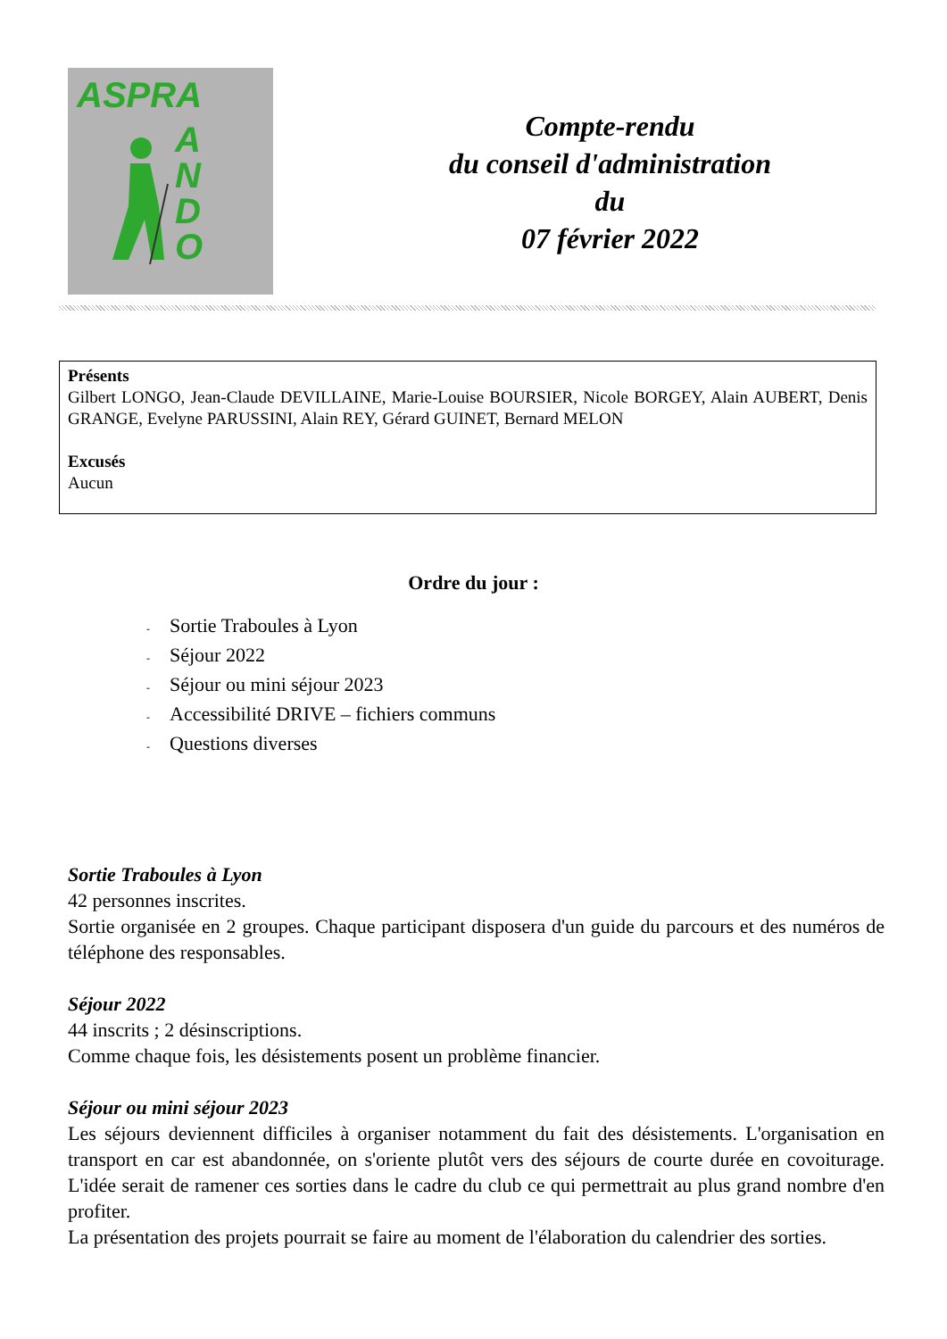ASPRA
A
N
D
O
Compte-rendu
du conseil d'administration
du
07 février 2022
Présents
Gilbert LONGO, Jean-Claude DEVILLAINE, Marie-Louise BOURSIER, Nicole BORGEY, Alain AUBERT, Denis GRANGE, Evelyne PARUSSINI, Alain REY, Gérard GUINET, Bernard MELON
Excusés
Aucun
Ordre du jour :
- Sortie Traboules à Lyon
- Séjour 2022
- Séjour ou mini séjour 2023
- Accessibilité DRIVE – fichiers communs
- Questions diverses
Sortie Traboules à Lyon
42 personnes inscrites.
Sortie organisée en 2 groupes. Chaque participant disposera d'un guide du parcours et des numéros de téléphone des responsables.
Séjour 2022
44 inscrits ; 2 désinscriptions.
Comme chaque fois, les désistements posent un problème financier.
Séjour ou mini séjour 2023
Les séjours deviennent difficiles à organiser notamment du fait des désistements. L'organisation en transport en car est abandonnée, on s'oriente plutôt vers des séjours de courte durée en covoiturage. L'idée serait de ramener ces sorties dans le cadre du club ce qui permettrait au plus grand nombre d'en profiter.
La présentation des projets pourrait se faire au moment de l'élaboration du calendrier des sorties.